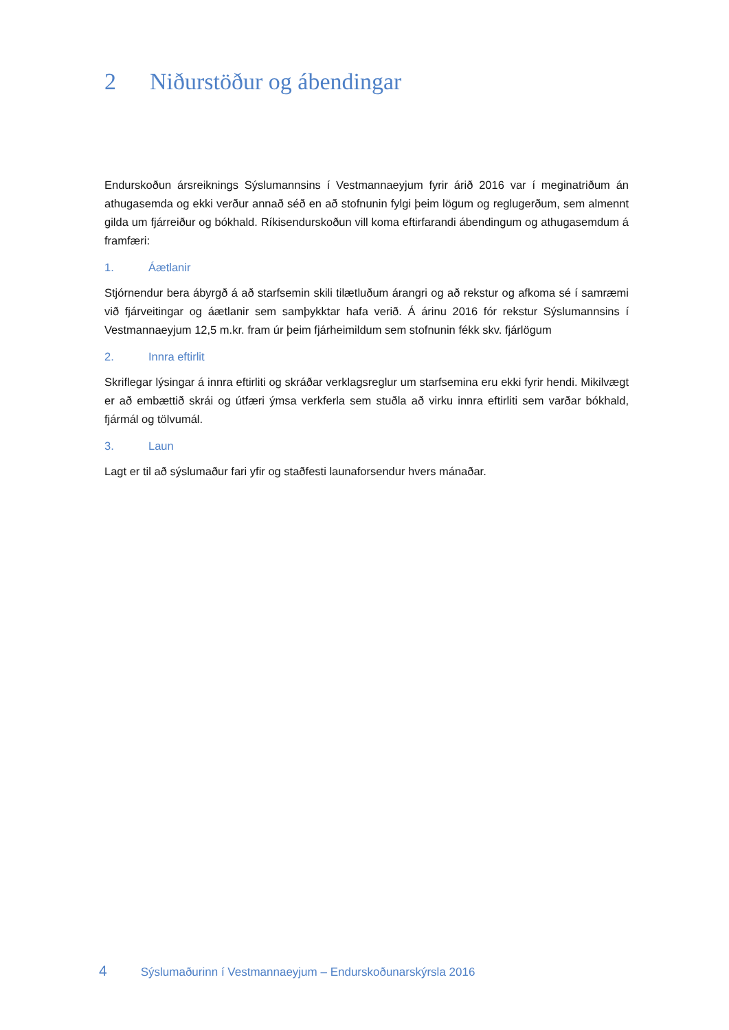2 Niðurstöður og ábendingar
Endurskoðun ársreiknings Sýslumannsins í Vestmannaeyjum fyrir árið 2016 var í meginatriðum án athugasemda og ekki verður annað séð en að stofnunin fylgi þeim lögum og reglugerðum, sem almennt gilda um fjárreiður og bókhald. Ríkisendurskoðun vill koma eftirfarandi ábendingum og athugasemdum á framfæri:
1. Áætlanir
Stjórnendur bera ábyrgð á að starfsemin skili tilætluðum árangri og að rekstur og afkoma sé í samræmi við fjárveitingar og áætlanir sem samþykktar hafa verið. Á árinu 2016 fór rekstur Sýslumannsins í Vestmannaeyjum 12,5 m.kr. fram úr þeim fjárheimildum sem stofnunin fékk skv. fjárlögum
2. Innra eftirlit
Skriflegar lýsingar á innra eftirliti og skráðar verklagsreglur um starfsemina eru ekki fyrir hendi. Mikilvægt er að embættið skrái og útfæri ýmsa verkferla sem stuðla að virku innra eftirliti sem varðar bókhald, fjármál og tölvumál.
3. Laun
Lagt er til að sýslumaður fari yfir og staðfesti launaforsendur hvers mánaðar.
4 Sýslumaðurinn í Vestmannaeyjum – Endurskoðunarskýrsla 2016